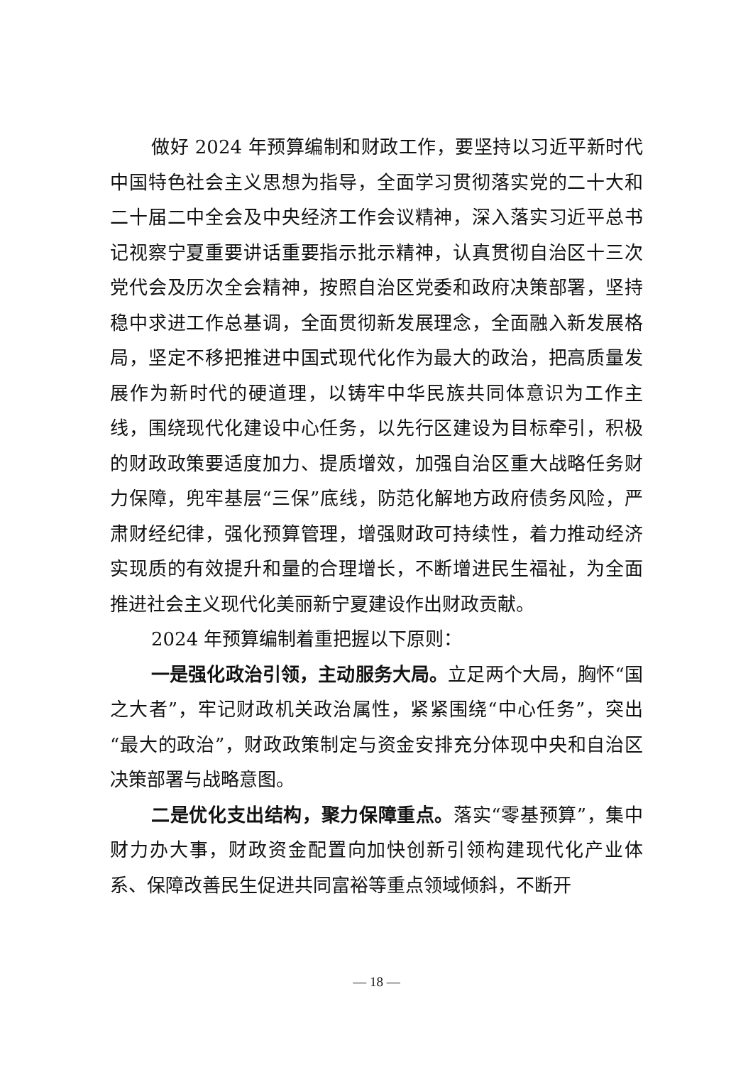做好 2024 年预算编制和财政工作，要坚持以习近平新时代中国特色社会主义思想为指导，全面学习贯彻落实党的二十大和二十届二中全会及中央经济工作会议精神，深入落实习近平总书记视察宁夏重要讲话重要指示批示精神，认真贯彻自治区十三次党代会及历次全会精神，按照自治区党委和政府决策部署，坚持稳中求进工作总基调，全面贯彻新发展理念，全面融入新发展格局，坚定不移把推进中国式现代化作为最大的政治，把高质量发展作为新时代的硬道理，以铸牢中华民族共同体意识为工作主线，围绕现代化建设中心任务，以先行区建设为目标牵引，积极的财政政策要适度加力、提质增效，加强自治区重大战略任务财力保障，兜牢基层“三保”底线，防范化解地方政府债务风险，严肃财经纪律，强化预算管理，增强财政可持续性，着力推动经济实现质的有效提升和量的合理增长，不断增进民生福祉，为全面推进社会主义现代化美丽新宁夏建设作出财政贡献。
2024 年预算编制着重把握以下原则：
一是强化政治引领，主动服务大局。立足两个大局，胸怀“国之大者”，牢记财政机关政治属性，紧紧围绕“中心任务”，突出“最大的政治”，财政政策制定与资金安排充分体现中央和自治区决策部署与战略意图。
二是优化支出结构，聚力保障重点。落实“零基预算”，集中财力办大事，财政资金配置向加快创新引领构建现代化产业体系、保障改善民生促进共同富裕等重点领域倾斜，不断开
— 18 —